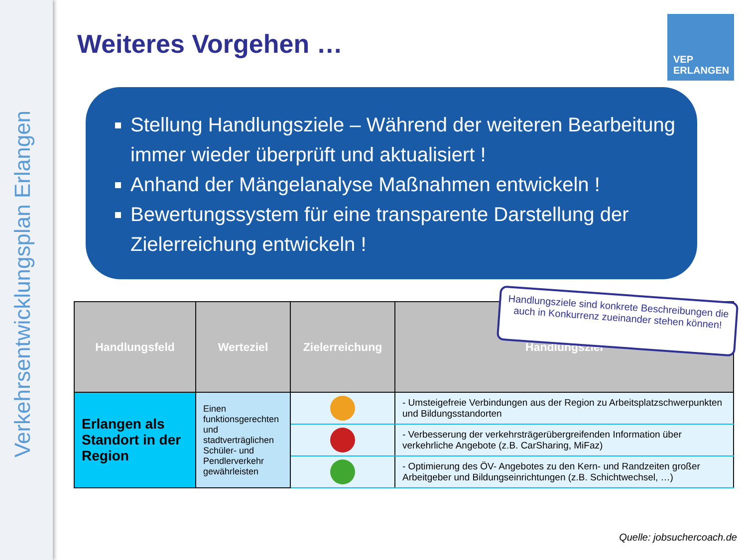Verkehrsentwicklungsplan Erlangen
Weiteres Vorgehen …
VEP
ERLANGEN
Stellung Handlungsziele – Während der weiteren Bearbeitung immer wieder überprüft und aktualisiert !
Anhand der Mängelanalyse Maßnahmen entwickeln !
Bewertungssystem für eine transparente Darstellung der Zielerreichung entwickeln !
| Handlungsfeld | Werteziel | Zielerreichung | Handlungsziel |
| --- | --- | --- | --- |
| Erlangen als Standort in der Region | Einen funktionsgerechten und stadtverträglichen Schüler- und Pendlerverkehr gewährleisten | | - Umsteigefreie Verbindungen aus der Region zu Arbeitsplatzschwerpunkten und Bildungsstandorten |
| | | | - Verbesserung der verkehrsträgerübergreifenden Information über verkehrliche Angebote (z.B. CarSharing, MiFaz) |
| | | | - Optimierung des ÖV- Angebotes zu den Kern- und Randzeiten großer Arbeitgeber und Bildungseinrichtungen (z.B. Schichtwechsel, …) |
Handlungsziele sind konkrete Beschreibungen die auch in Konkurrenz zueinander stehen können!
Quelle: jobsuchercoach.de